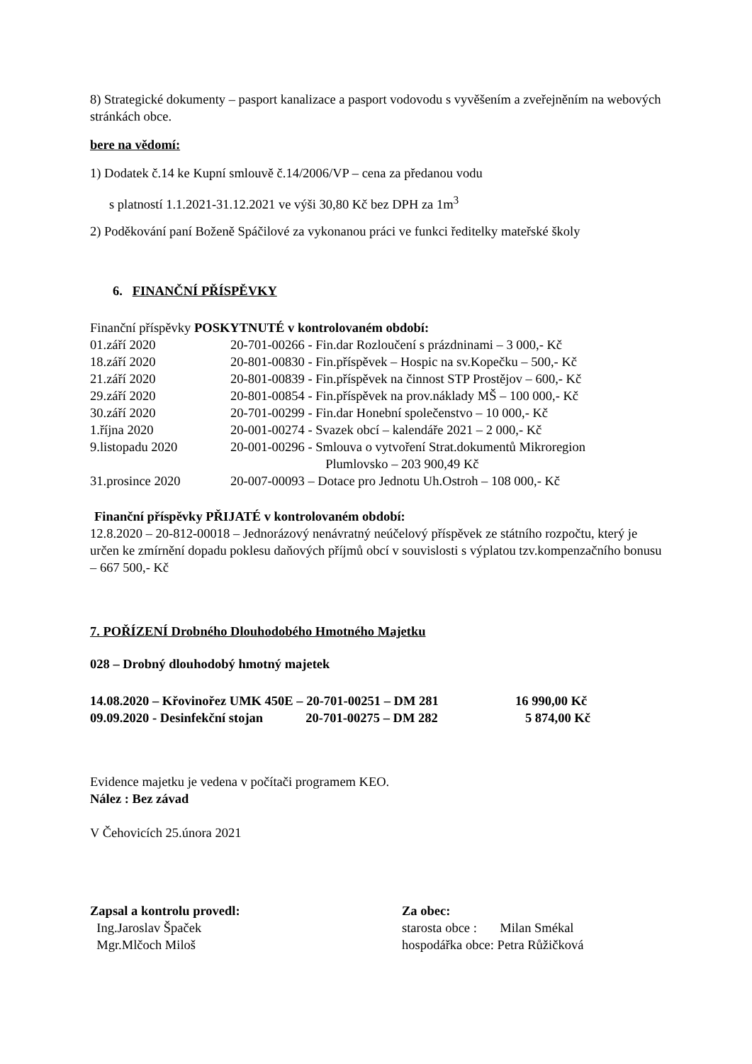8) Strategické dokumenty – pasport kanalizace a pasport vodovodu s vyvěšením a zveřejněním na webových stránkách obce.
bere na vědomí:
1) Dodatek č.14 ke Kupní smlouvě č.14/2006/VP – cena za předanou vodu
s platností 1.1.2021-31.12.2021 ve výši 30,80 Kč bez DPH za 1m<sup>3</sup>
2) Poděkování paní Boženě Spáčilové za vykonanou práci ve funkci ředitelky mateřské školy
6. FINANČNÍ PŘÍSPĚVKY
Finanční příspěvky POSKYTNUTÉ v kontrolovaném období:
| 01.září 2020 | 20-701-00266 - Fin.dar Rozloučení s prázdninami – 3 000,- Kč |
| 18.září 2020 | 20-801-00830 - Fin.příspěvek – Hospic na sv.Kopečku – 500,- Kč |
| 21.září 2020 | 20-801-00839 - Fin.příspěvek na činnost STP Prostějov – 600,- Kč |
| 29.září 2020 | 20-801-00854 - Fin.příspěvek na prov.náklady MŠ – 100 000,- Kč |
| 30.září 2020 | 20-701-00299 - Fin.dar Honební společenstvo – 10 000,- Kč |
| 1.října 2020 | 20-001-00274 - Svazek obcí – kalendáře 2021 – 2 000,- Kč |
| 9.listopadu 2020 | 20-001-00296 - Smlouva o vytvoření Strat.dokumentů Mikroregion Plumlovsko – 203 900,49 Kč |
| 31.prosince 2020 | 20-007-00093 – Dotace pro Jednotu Uh.Ostroh – 108 000,- Kč |
Finanční příspěvky PŘIJATÉ v kontrolovaném období:
12.8.2020 – 20-812-00018 – Jednorázový nenávratný neúčelový příspěvek ze státního rozpočtu, který je určen ke zmírnění dopadu poklesu daňových příjmů obcí v souvislosti s výplatou tzv.kompenzačního bonusu – 667 500,- Kč
7. POŘÍZENÍ Drobného Dlouhodobého Hmotného Majetku
028 – Drobný dlouhodobý hmotný majetek
| 14.08.2020 – Křovinořez UMK 450E – 20-701-00251 – DM 281 | 16 990,00 Kč |
| 09.09.2020 - Desinfekční stojan 20-701-00275 – DM 282 | 5 874,00 Kč |
Evidence majetku je vedena v počítači programem KEO.
Nález : Bez závad
V Čehovicích 25.února 2021
| Zapsal a kontrolu provedl: | Za obec: |
| Ing.Jaroslav Špaček | starosta obce : Milan Smékal |
| Mgr.Mlčoch Miloš | hospodářka obce: Petra Růžičková |